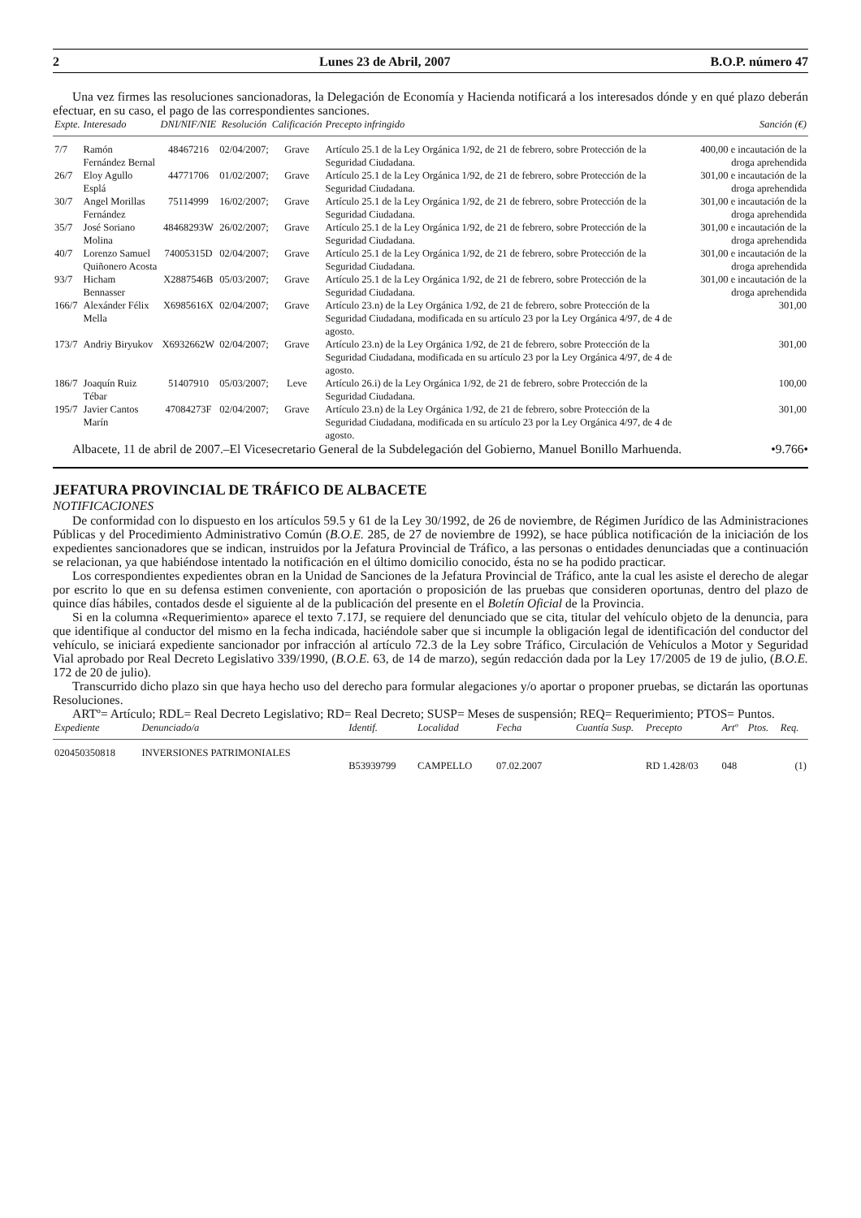2 Lunes 23 de Abril, 2007 B.O.P. número 47
Una vez firmes las resoluciones sancionadoras, la Delegación de Economía y Hacienda notificará a los interesados dónde y en qué plazo deberán efectuar, en su caso, el pago de las correspondientes sanciones.
| Expte. | Interesado | DNI/NIF/NIE | Resolución | Calificación | Precepto infringido | Sanción (€) |
| --- | --- | --- | --- | --- | --- | --- |
| 7/7 | Ramón Fernández Bernal | 48467216 | 02/04/2007; | Grave | Artículo 25.1 de la Ley Orgánica 1/92, de 21 de febrero, sobre Protección de la Seguridad Ciudadana. | 400,00 e incautación de la droga aprehendida |
| 26/7 | Eloy Agullo Esplá | 44771706 | 01/02/2007; | Grave | Artículo 25.1 de la Ley Orgánica 1/92, de 21 de febrero, sobre Protección de la Seguridad Ciudadana. | 301,00 e incautación de la droga aprehendida |
| 30/7 | Angel Morillas Fernández | 75114999 | 16/02/2007; | Grave | Artículo 25.1 de la Ley Orgánica 1/92, de 21 de febrero, sobre Protección de la Seguridad Ciudadana. | 301,00 e incautación de la droga aprehendida |
| 35/7 | José Soriano Molina | 48468293W | 26/02/2007; | Grave | Artículo 25.1 de la Ley Orgánica 1/92, de 21 de febrero, sobre Protección de la Seguridad Ciudadana. | 301,00 e incautación de la droga aprehendida |
| 40/7 | Lorenzo Samuel Quiñonero Acosta | 74005315D | 02/04/2007; | Grave | Artículo 25.1 de la Ley Orgánica 1/92, de 21 de febrero, sobre Protección de la Seguridad Ciudadana. | 301,00 e incautación de la droga aprehendida |
| 93/7 | Hicham Bennasser | X2887546B | 05/03/2007; | Grave | Artículo 25.1 de la Ley Orgánica 1/92, de 21 de febrero, sobre Protección de la Seguridad Ciudadana. | 301,00 e incautación de la droga aprehendida |
| 166/7 | Alexánder Félix Mella | X6985616X | 02/04/2007; | Grave | Artículo 23.n) de la Ley Orgánica 1/92, de 21 de febrero, sobre Protección de la Seguridad Ciudadana, modificada en su artículo 23 por la Ley Orgánica 4/97, de 4 de agosto. | 301,00 |
| 173/7 | Andriy Biryukov | X6932662W | 02/04/2007; | Grave | Artículo 23.n) de la Ley Orgánica 1/92, de 21 de febrero, sobre Protección de la Seguridad Ciudadana, modificada en su artículo 23 por la Ley Orgánica 4/97, de 4 de agosto. | 301,00 |
| 186/7 | Joaquín Ruiz Tébar | 51407910 | 05/03/2007; | Leve | Artículo 26.i) de la Ley Orgánica 1/92, de 21 de febrero, sobre Protección de la Seguridad Ciudadana. | 100,00 |
| 195/7 | Javier Cantos Marín | 47084273F | 02/04/2007; | Grave | Artículo 23.n) de la Ley Orgánica 1/92, de 21 de febrero, sobre Protección de la Seguridad Ciudadana, modificada en su artículo 23 por la Ley Orgánica 4/97, de 4 de agosto. | 301,00 |
Albacete, 11 de abril de 2007.–El Vicesecretario General de la Subdelegación del Gobierno, Manuel Bonillo Marhuenda. •9.766•
JEFATURA PROVINCIAL DE TRÁFICO DE ALBACETE
NOTIFICACIONES
De conformidad con lo dispuesto en los artículos 59.5 y 61 de la Ley 30/1992, de 26 de noviembre, de Régimen Jurídico de las Administraciones Públicas y del Procedimiento Administrativo Común (B.O.E. 285, de 27 de noviembre de 1992), se hace pública notificación de la iniciación de los expedientes sancionadores que se indican, instruidos por la Jefatura Provincial de Tráfico, a las personas o entidades denunciadas que a continuación se relacionan, ya que habiéndose intentado la notificación en el último domicilio conocido, ésta no se ha podido practicar.
Los correspondientes expedientes obran en la Unidad de Sanciones de la Jefatura Provincial de Tráfico, ante la cual les asiste el derecho de alegar por escrito lo que en su defensa estimen conveniente, con aportación o proposición de las pruebas que consideren oportunas, dentro del plazo de quince días hábiles, contados desde el siguiente al de la publicación del presente en el Boletín Oficial de la Provincia.
Si en la columna «Requerimiento» aparece el texto 7.17J, se requiere del denunciado que se cita, titular del vehículo objeto de la denuncia, para que identifique al conductor del mismo en la fecha indicada, haciéndole saber que si incumple la obligación legal de identificación del conductor del vehículo, se iniciará expediente sancionador por infracción al artículo 72.3 de la Ley sobre Tráfico, Circulación de Vehículos a Motor y Seguridad Vial aprobado por Real Decreto Legislativo 339/1990, (B.O.E. 63, de 14 de marzo), según redacción dada por la Ley 17/2005 de 19 de julio, (B.O.E. 172 de 20 de julio).
Transcurrido dicho plazo sin que haya hecho uso del derecho para formular alegaciones y/o aportar o proponer pruebas, se dictarán las oportunas Resoluciones.
ARTº= Artículo; RDL= Real Decreto Legislativo; RD= Real Decreto; SUSP= Meses de suspensión; REQ= Requerimiento; PTOS= Puntos.
| Expediente | Denunciado/a | Identif. | Localidad | Fecha | Cuantía | Susp. | Precepto | Artº | Ptos. | Req. |
| --- | --- | --- | --- | --- | --- | --- | --- | --- | --- | --- |
| 020450350818 | INVERSIONES PATRIMONIALES | B53939799 | CAMPELLO | 07.02.2007 | | | RD 1.428/03 | 048 | | (1) |